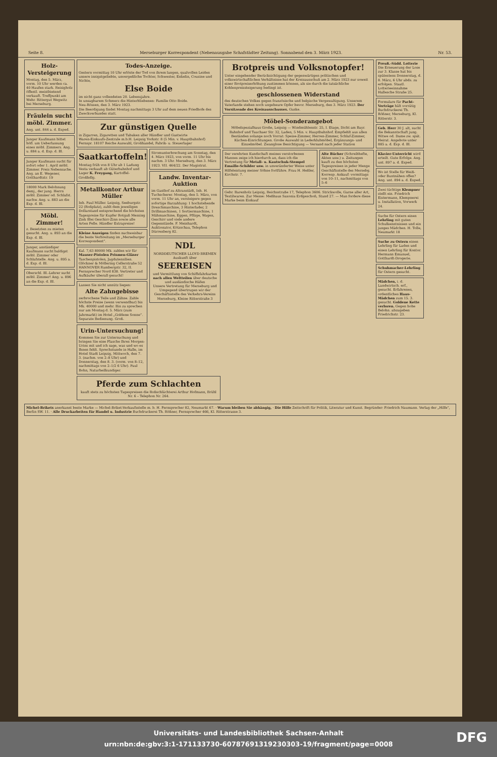Seite 8. Merseburger Korrespondent (Nebenausgabe Schafstädter Zeitung). Sonnabend den 3. März 1923. Nr. 53.
Holz-Versteigerung
Montag, den 5. März, vorm. 10 Uhr werden ca. 40 Haufen stark. Reisigholz öffentl. meistbietend verkauft. Treffpunkt am Wehr. Rittergut Wegwitz bei Merseburg.
Fräulein sucht möbl. Zimmer.
Ang. unt. 844 a. d. Exped.
Junger Kaufmann bittet höfl. um Ueberlassung eines möbl. Zimmers. Ang. u. 884 a. d. Exp. d. Bl.
Junger Kaufmann sucht für sofort oder 1. April möbl. Zimmer. Preis Nebensache. Ang. an E. Wegener, Gotthardtstr. 19
18000 Mark Belohnung demj., der jung. Herrn möbl. Zimmer od. Schlafst. nachw. Ang. u. 883 an die Exp. d. Bl.
Möbl. Zimmer!
z. Besetzten zu mieten gesucht. Ang. u. 893 an die Exp. d. Bl.
Junger, anständiger Kaufmann sucht baldigst möbl. Zimmer oder Schlafstelle. Ang. u. 895 a. d. Exp. d. Bl.
Oberschl. Bl.-Lehrer sucht möbl. Zimmer! Ang. u. 896 an die Exp. d. Bl.
Todes-Anzeige.
Gestern vormittag 10 Uhr erlöste der Tod von ihrem langen, qualvollen Leiden unsere innigstgeliebte, unvergeßliche Tochter, Schwester, Enkelin, Cousine und Nichte,
Else Boide
im nicht ganz vollendeten 20. Lebensjahre.
In unsagbarem Schmerz die Hinterbliebenen: Familie Otto Boide.
Neu-Rössen, den 3. März 1923.
Die Beerdigung findet Montag nachmittags 3 Uhr auf dem neuen Friedhofe des Zweckverbandes statt.
Zur günstigen Quelle
in Zigarren, Zigaretten und Tabaken aller Händler und Gastwirte
Waren-Einkaufs-Zentrale m.b.H. Leipzig Yorkstr. 8 (5 Min. v. Hauptbahnhof) Fernspr. 18107 Reiche Auswahl, Großhandel, Fabrik- u. Steuerlager
Saatkartoffeln!
Montag früh von 8 Uhr ab 1 Ladung Vesta verkauft ab Güterbahnhof und Lager K. Freygang, Kartoffel-Großhdlg.
Metallkontor Arthur Müller
Inh. Paul Müller. Leipzig, Seeburgstr. 22 (Roßplatz), zahlt dem jeweiligen Dollarstand entsprechend die höchsten Tagespreise für Kupfer Rotguß Messing Zink Blei Geschirr-Zinn sowie alle Arten Felle. Händler Extrapreise!
Kleine Anzeigen finden nachweisbar die beste Verbreitung im „Merseburger Korrespondent“.
Kal. 7,63 80000 Mk. zahlen wir für Mauser-Pistolen Prismen-Gläser Taschenpistolen, Jagdutensilien. Glöckner & Möllering Cellerstraße 52 HANNOVER Rambergstr. 32, II. Fernsprecher Nord 838. Vertreter und Aufkäufer überall gesucht!
Lassen Sie nicht unnütz liegen:
Alte Zahngebisse
zerbrochene Teile und Zähne. Zahle höchste Preise (wenn verwendbar) bis Mk. 40000 und mehr. Bin zu sprechen nur am Montag d. 5. März (zum Jahrmarkt) im Hotel „Goldene Sonne“. Separate Bedienung. Groß.
Urin-Untersuchung!
Kommen Sie zur Untersuchung und bringen Sie eine Flasche Ihres Morgen-Urins mit und ich sage, was und wo es Ihnen fehlt. Sprechstunde in Halle, im Hotel Stadt Leipzig, Mittwoch, den 7. 3. (nachm. von 2–8 Uhr) und Donnerstag, den 8. 3. (vorm. von 8–12, nachmittags von 2–1/2 6 Uhr). Paul Bohn, Naturheilkundiger.
Stromunterbrechung am Sonntag, den 4. März 1923, von vorm. 11 Uhr bis nachm. 3 Uhr. Merseburg, den 3. März 1923. VII. 464/22. Der Magistrat.
Landw. Inventar-Auktion
im Gasthof zu Altranstädt, Inh. H. Tuchscherer. Montag, den 5. März, von vorm. 11 Uhr an, versteigere gegen sofortige Barzahlung: 1 hochstehende Dreschmaschine, 3 Hinterlader, 2 Drillmaschinen, 1 Sortiermaschine, 1 Mähmaschine, Eggen, Pflüge, Wagen, Geschirr und viele andere Gegenstände. F. Meinhardt, Auktionator, Kötzschau, Telephon Dürrenberg 82.
NDL
NORDDEUTSCHER LLOYD BREMEN
Auskunft über
SEEREISEN
und Vermittlung von Schiffsfahrkarten nach allen Weltteilen über deutsche und ausländische Häfen
Unsere Vertretung für Merseburg und Umgegend übertrugen wir der Geschäftsstelle des Verkehrs-Vereins Merseburg, Kleine Ritterstraße 3
Pferde zum Schlachten
kauft stets zu höchsten Tagespreisen die Roßschlächterei Arthur Hofmann, Brühl Nr. 6 – Telephon Nr. 264.
Brotpreis und Volksnotopfer!
Unter eingehender Berücksichtigung der gegenwärtigen politischen und volkswirtschaftlichen Verhältnisse hat der Kreisausschuß am 2. März 1923 nur soweit einer Brotpreiserhöhung zustimmen können, als sie durch die tatsächliche Kohlenpreissteigerung bedingt ist.
geschlossenen Widerstand
des deutschen Volkes gegen französische und belgische Vergewaltigung. Unserem Vaterlande stehen noch ungeheure Opfer bevor. Merseburg, den 3. März 1923. Der Vorsitzende des Kreisausschusses. Guske.
Möbel-Sonderangebot
Möbelspezialhaus Große, Leipzig — Windmühlenstr. 25, I. Etage, Dicht am Bayr. Bahnhof und Tauchaer Str. 32, Laden, 5 Min. v. Hauptbahnhof. Empfiehlt aus allen Beständen solange noch Vorrat: Speise-Zimmer, Herren-Zimmer, Schlaf-Zimmer, Küchen-Einrichtungen. Große Auswahl in Lederklubmöbel, Ergänzungs- und Einzelmöbel. Zwanglose Besichtigung — Versand nach jeder Station
Der verehrten Kundschaft meines verstorbenen Mannes zeige ich hierdurch an, dass ich die Vertretung für Metall- u. Kautschuk-Stempel Emaille-Schilder usw. in unveränderter Weise unter Hilfeleistung meiner Söhne fortführe. Frau H. Heßler, Kirchstr. 7.
Alte Bücher (Schreibhefte, Akten usw.) u. Zeitungen kauft zu den höchsten Tagespreisen in jeder Menge Geschäftsstelle des Mersebg. Korresp. Ankauf: vormittags von 10–11, nachmittags von 5–6
Gebr. Barenholz Leipzig, Reichsstraße 17, Telephon 3606. Strickwolle, Garne aller Art, Textilwaren. Zur Messe: Meßhaus Saxonia Erdgeschoß, Stand 27. — Man fordere diese Marke beim Einkauf
Preuß.-Südd. Lotterie Die Erneuerung der Lose zur 3. Klasse hat bis spätestens Donnerstag, d. 8. März, 6 Uhr abds. zu erfolgen. Staatl. Lotterieeinnahme Hallesche Straße 25.
Formulare für Pacht-Verträge hält vorrätig Buchdruckerei Th. Rößner, Merseburg, Kl. Ritterstr. 3.
Geb. Herr 30 J. alt, sucht die Bekanntschaft jung. Witwe od. Dame zw. spät. Heirat. Angebote unter 885 a. d. Exp. d. Bl.
Klavier-Unterricht wird erteilt. Gute Erfolge. Ang. unt. 897 a. d. Exped.
Wo ist Stelle für Weiß- oder Buntnähen offen? Ang. unt. 894 a. d. Exped.
Zwei tüchtige Klempner stellt ein. Friedrich Eistermann, Klempnerei u. Installation, Vorwerk 24.
Suche für Ostern einen Lehrling mit guten Schulkenntnissen und ein junges Mädchen. H. Tolle, Neumarkt 18
Suche zu Ostern einen Lehrling für Laden und einen Lehrling für Kontor. Hermann Emanuel, Gotthardt-Drogerie.
Schuhmacher-Lehrling für Ostern gesucht.
Mädchen, i. d. Landwirtsch. erf., gesucht. Erfahrenes, ordentliches Haus-Mädchen zum 15. 3. gesucht. Goldene Kette verloren. Gegen hohe Belohn. abzugeben Friedrichstr. 23.
Michel-Brikets anerkannt beste Marke — Michel-Briket-Verkaufsstelle m. b. H. Fernsprecher 82, Neumarkt 67. · Warum bleiben Sie abhängig, · Die Hilfe Zeitschrift für Politik, Literatur und Kunst. Begründer: Friedrich Naumann. Verlag der „Hilfe“, Berlin SW. 11. · Alle Druckarbeiten für Handel u. Industrie Buchdruckerei Th. Rößner, Fernsprecher 466, Kl. Ritterstrasse 3.
Universitäts- und Landesbibliothek Sachsen-Anhalt
urn:nbn:de:gbv:3:1-171133730-60787691319230303-19/fragment/page=0008
DFG